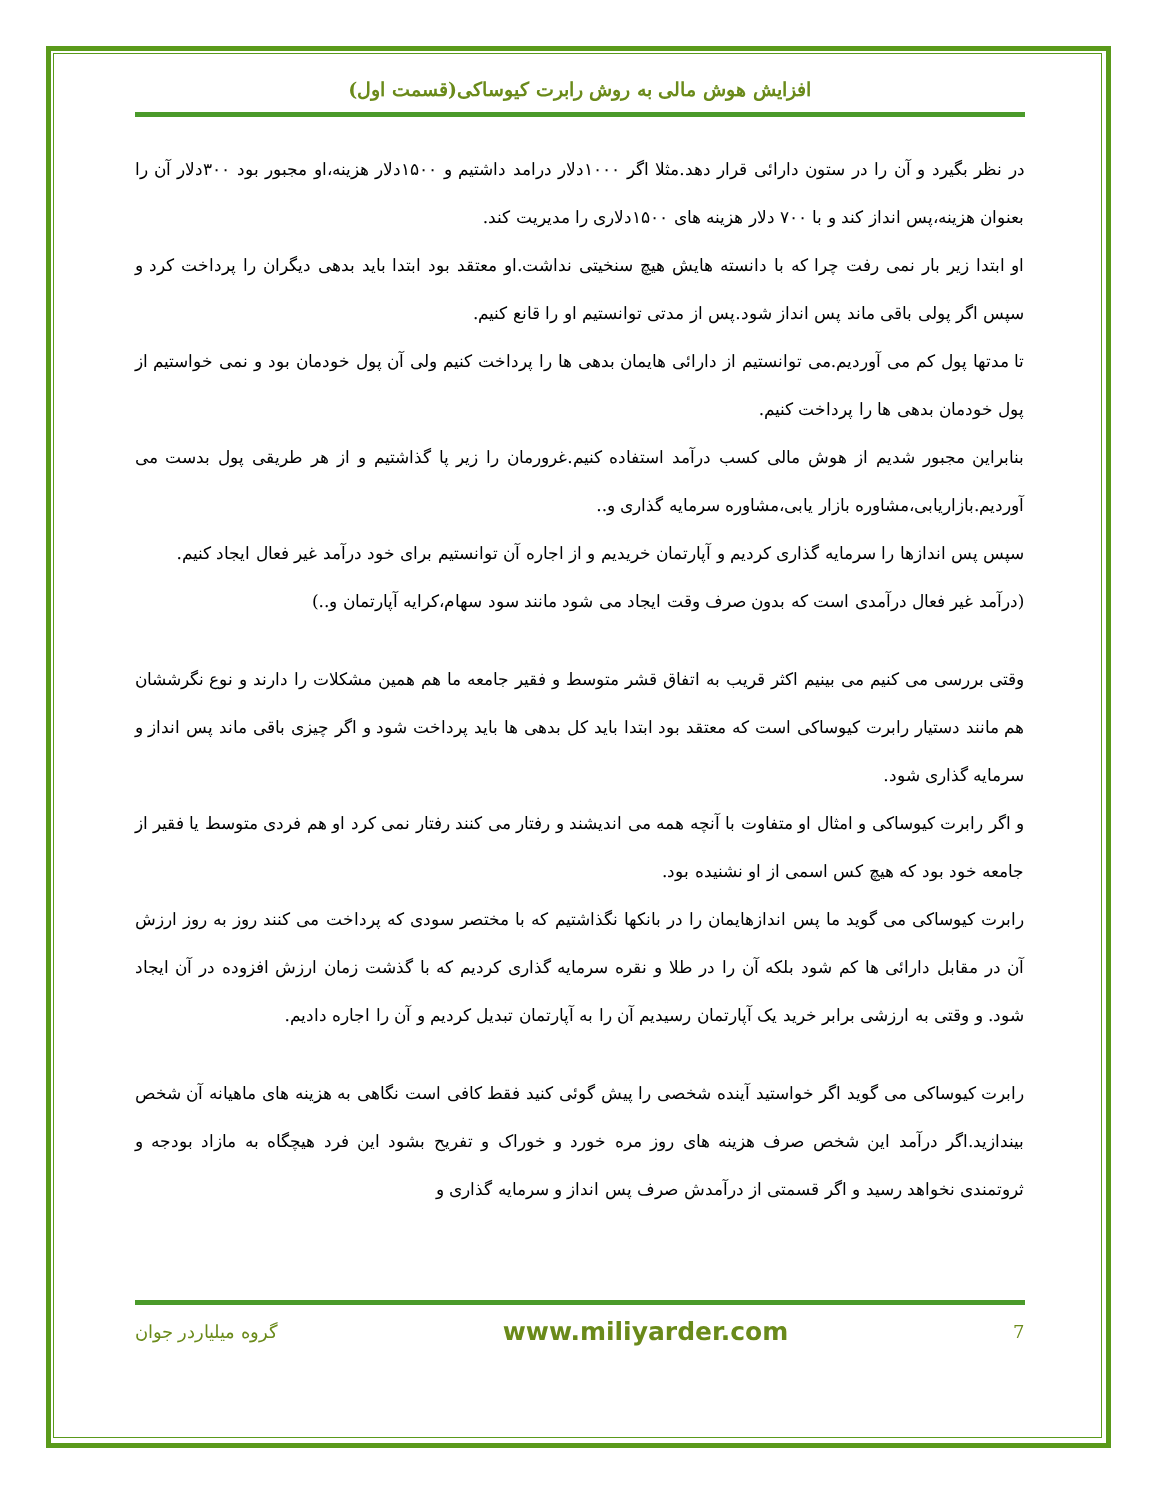افزایش هوش مالی به روش رابرت کیوساکی(قسمت اول)
در نظر بگیرد و آن را در ستون دارائی قرار دهد.مثلا اگر ۱۰۰۰دلار درامد داشتیم و ۱۵۰۰دلار هزینه،او مجبور بود ۳۰۰دلار آن را بعنوان هزینه،پس انداز کند و با ۷۰۰ دلار هزینه های ۱۵۰۰دلاری را مدیریت کند.
او ابتدا زیر بار نمی رفت چرا که با دانسته هایش هیچ سنخیتی نداشت.او معتقد بود ابتدا باید بدهی دیگران را پرداخت کرد و سپس اگر پولی باقی ماند پس انداز شود.پس از مدتی توانستیم او را قانع کنیم.
تا مدتها پول کم می آوردیم.می توانستیم از دارائی هایمان بدهی ها را پرداخت کنیم ولی آن پول خودمان بود و نمی خواستیم از پول خودمان بدهی ها را پرداخت کنیم.
بنابراین مجبور شدیم از هوش مالی کسب درآمد استفاده کنیم.غرورمان را زیر پا گذاشتیم و از هر طریقی پول بدست می آوردیم.بازاریابی،مشاوره بازار یابی،مشاوره سرمایه گذاری و..
سپس پس اندازها را سرمایه گذاری کردیم و آپارتمان خریدیم و از اجاره آن توانستیم برای خود درآمد غیر فعال ایجاد کنیم.
(درآمد غیر فعال درآمدی است که بدون صرف وقت ایجاد می شود مانند سود سهام،کرایه آپارتمان و..)
وقتی بررسی می کنیم می بینیم اکثر قریب به اتفاق قشر متوسط و فقیر جامعه ما هم همین مشکلات را دارند و نوع نگرششان هم مانند دستیار رابرت کیوساکی است که معتقد بود ابتدا باید کل بدهی ها باید پرداخت شود و اگر چیزی باقی ماند پس انداز و سرمایه گذاری شود.
و اگر رابرت کیوساکی و امثال او متفاوت با آنچه همه می اندیشند و رفتار می کنند رفتار نمی کرد او هم فردی متوسط یا فقیر از جامعه خود بود که هیچ کس اسمی از او نشنیده بود.
رابرت کیوساکی می گوید ما پس اندازهایمان را در بانکها نگذاشتیم که با مختصر سودی که پرداخت می کنند روز به روز ارزش آن در مقابل دارائی ها کم شود بلکه آن را در طلا و نقره سرمایه گذاری کردیم که با گذشت زمان ارزش افزوده در آن ایجاد شود. و وقتی به ارزشی برابر خرید یک آپارتمان رسیدیم آن را به آپارتمان تبدیل کردیم و آن را اجاره دادیم.
رابرت کیوساکی می گوید اگر خواستید آینده شخصی را پیش گوئی کنید فقط کافی است نگاهی به هزینه های ماهیانه آن شخص بیندازید.اگر درآمد این شخص صرف هزینه های روز مره خورد و خوراک و تفریح بشود این فرد هیچگاه به مازاد بودجه و ثروتمندی نخواهد رسید و اگر قسمتی از درآمدش صرف پس انداز و سرمایه گذاری و
7 www.miliyarder.com گروه میلیاردر جوان